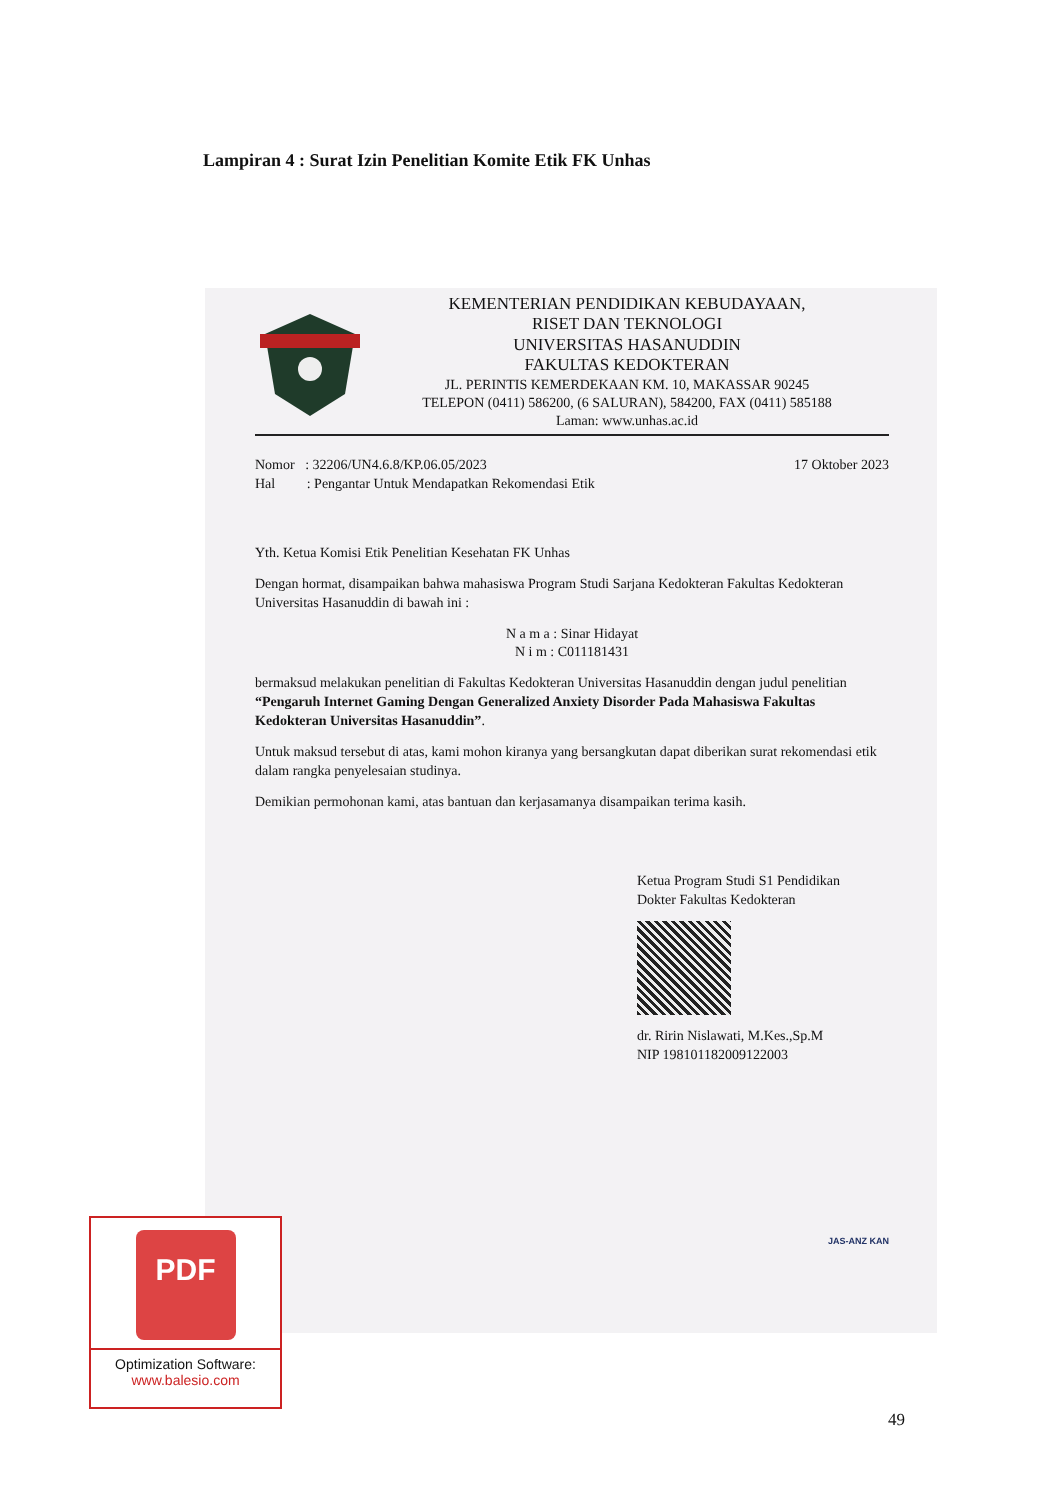Lampiran 4 : Surat Izin Penelitian Komite Etik FK Unhas
KEMENTERIAN PENDIDIKAN KEBUDAYAAN,
RISET DAN TEKNOLOGI
UNIVERSITAS HASANUDDIN
FAKULTAS KEDOKTERAN
JL. PERINTIS KEMERDEKAAN KM. 10, MAKASSAR 90245
TELEPON (0411) 586200, (6 SALURAN), 584200, FAX (0411) 585188
Laman: www.unhas.ac.id
Nomor : 32206/UN4.6.8/KP.06.05/2023
Hal : Pengantar Untuk Mendapatkan Rekomendasi Etik
17 Oktober 2023
Yth. Ketua Komisi Etik Penelitian Kesehatan FK Unhas
Dengan hormat, disampaikan bahwa mahasiswa Program Studi Sarjana Kedokteran Fakultas Kedokteran Universitas Hasanuddin di bawah ini :
N a m a : Sinar Hidayat
N i m : C011181431
bermaksud melakukan penelitian di Fakultas Kedokteran Universitas Hasanuddin dengan judul penelitian “Pengaruh Internet Gaming Dengan Generalized Anxiety Disorder Pada Mahasiswa Fakultas Kedokteran Universitas Hasanuddin”.
Untuk maksud tersebut di atas, kami mohon kiranya yang bersangkutan dapat diberikan surat rekomendasi etik dalam rangka penyelesaian studinya.
Demikian permohonan kami, atas bantuan dan kerjasamanya disampaikan terima kasih.
Ketua Program Studi S1 Pendidikan
Dokter Fakultas Kedokteran
dr. Ririn Nislawati, M.Kes.,Sp.M
NIP 198101182009122003
JAS-ANZ KAN
PDF
Optimization Software:
www.balesio.com
49